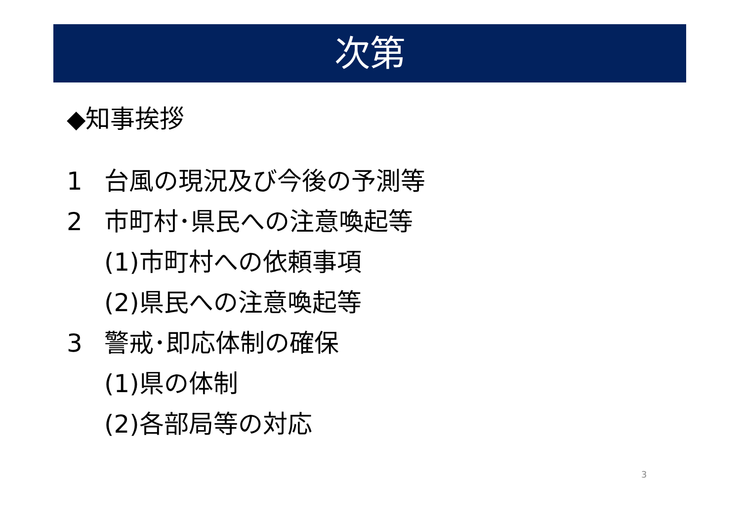次第
◆知事挨拶
1 台風の現況及び今後の予測等
2 市町村･県民への注意喚起等
(1)市町村への依頼事項
(2)県民への注意喚起等
3 警戒･即応体制の確保
(1)県の体制
(2)各部局等の対応
3